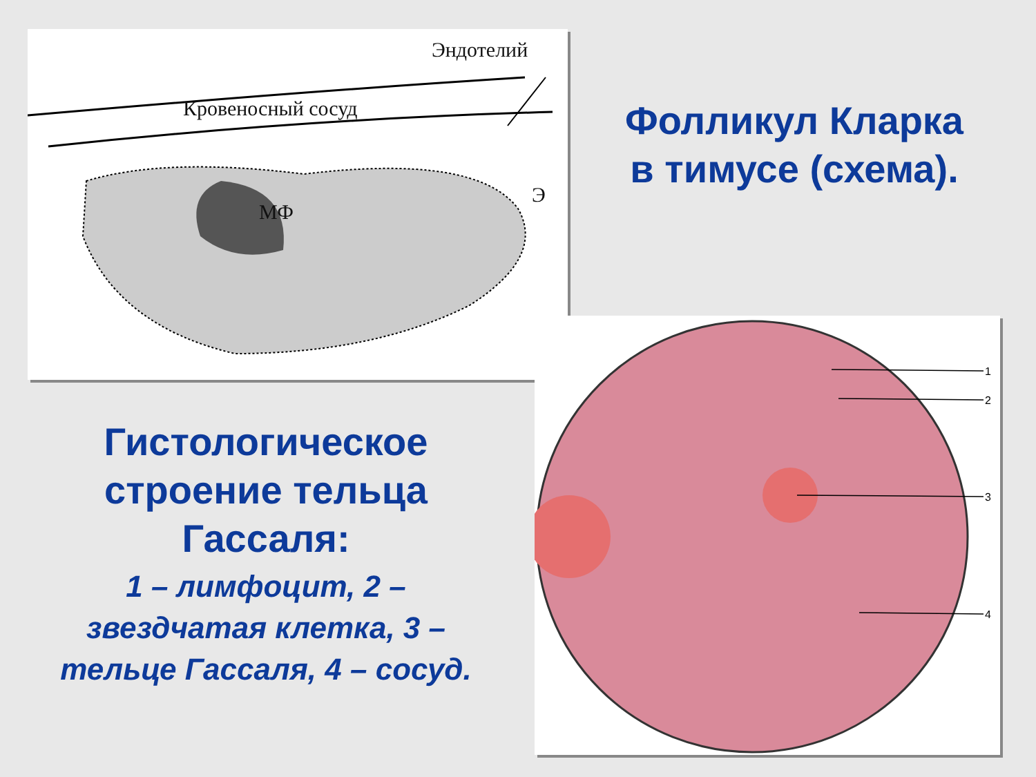Эндотелий
Кровеносный сосуд
МФ
Э
1
2
3
4
Фолликул Кларка
в тимусе (схема).
Гистологическое
строение тельца
Гассаля:
1 – лимфоцит, 2 –
звездчатая клетка, 3 –
тельце Гассаля, 4 – сосуд.